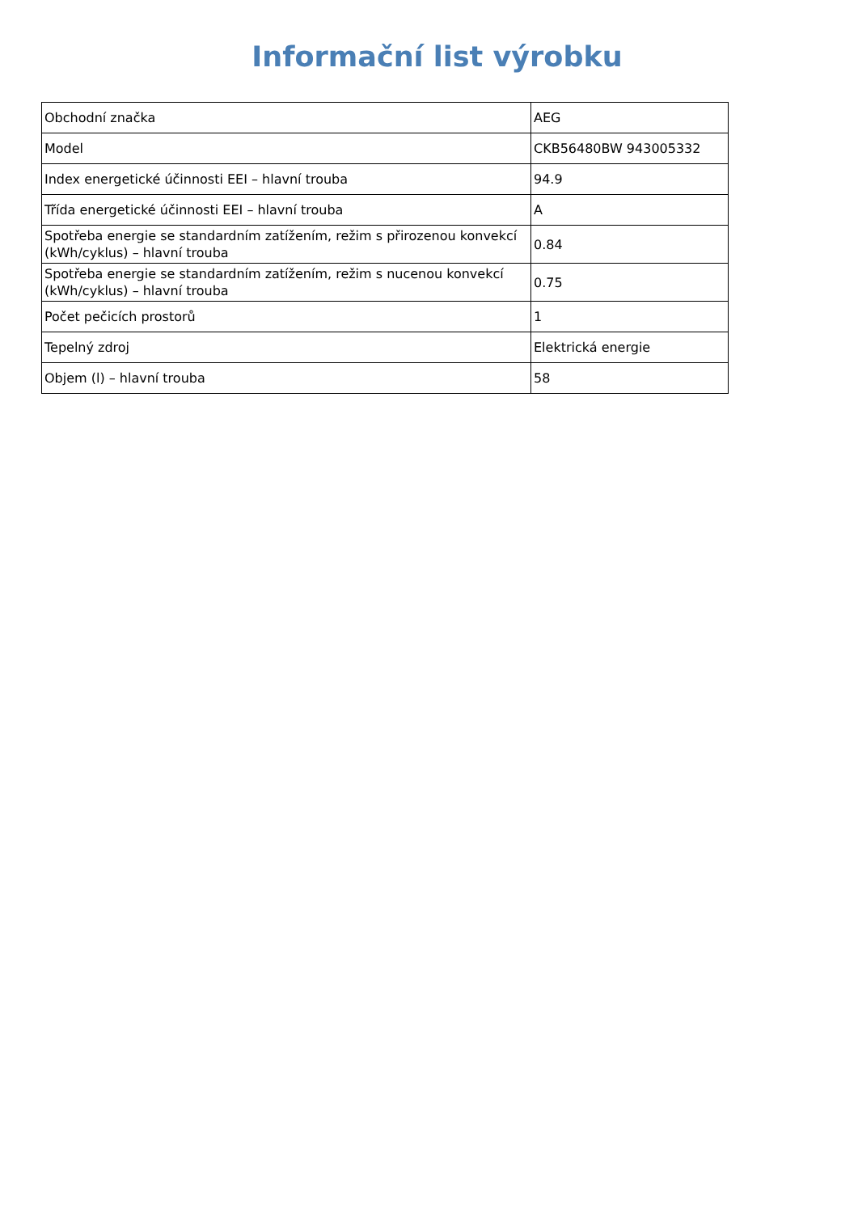Informační list výrobku
| Obchodní značka | AEG |
| Model | CKB56480BW 943005332 |
| Index energetické účinnosti EEI – hlavní trouba | 94.9 |
| Třída energetické účinnosti EEI – hlavní trouba | A |
| Spotřeba energie se standardním zatížením, režim s přirozenou konvekcí (kWh/cyklus) – hlavní trouba | 0.84 |
| Spotřeba energie se standardním zatížením, režim s nucenou konvekcí (kWh/cyklus) – hlavní trouba | 0.75 |
| Počet pečicích prostorů | 1 |
| Tepelný zdroj | Elektrická energie |
| Objem (l) – hlavní trouba | 58 |